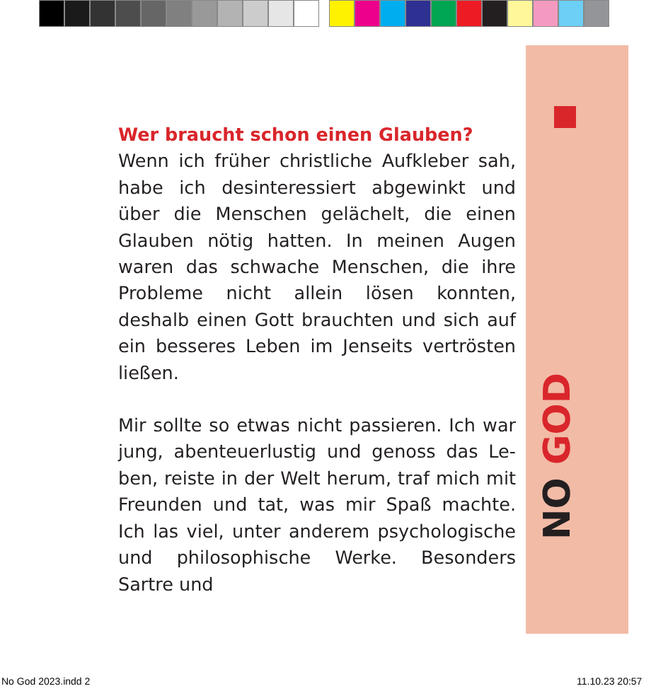NO GOD
Wer braucht schon einen Glauben?
Wenn ich früher christliche Aufkleber sah, habe ich desinteressiert abgewinkt und über die Menschen gelächelt, die einen Glauben nötig hatten. In meinen Augen waren das schwache Menschen, die ihre Probleme nicht allein lösen konnten, deshalb einen Gott brauchten und sich auf ein besseres Leben im Jenseits vertrösten ließen.
Mir sollte so etwas nicht passieren. Ich war jung, abenteuerlustig und genoss das Le­ben, reiste in der Welt herum, traf mich mit Freunden und tat, was mir Spaß machte. Ich las viel, unter anderem psychologische und philosophische Werke. Besonders Sartre und
No God 2023.indd 2 11.10.23 20:57